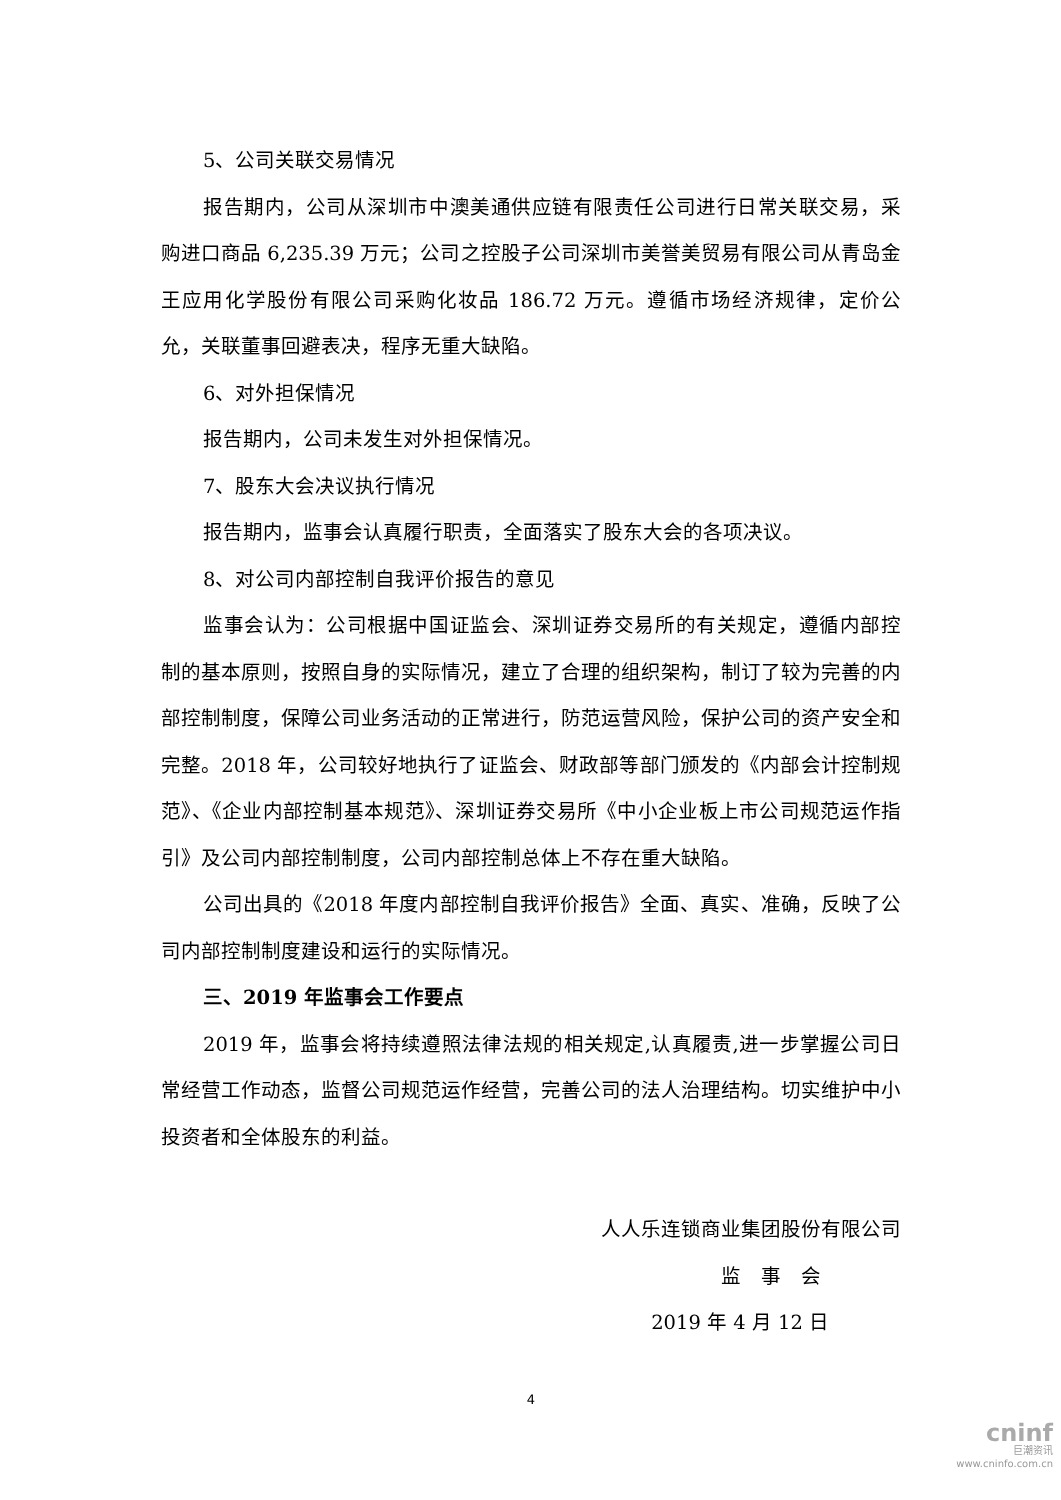5、公司关联交易情况
报告期内，公司从深圳市中澳美通供应链有限责任公司进行日常关联交易，采购进口商品 6,235.39 万元；公司之控股子公司深圳市美誉美贸易有限公司从青岛金王应用化学股份有限公司采购化妆品 186.72 万元。遵循市场经济规律，定价公允，关联董事回避表决，程序无重大缺陷。
6、对外担保情况
报告期内，公司未发生对外担保情况。
7、股东大会决议执行情况
报告期内，监事会认真履行职责，全面落实了股东大会的各项决议。
8、对公司内部控制自我评价报告的意见
监事会认为：公司根据中国证监会、深圳证券交易所的有关规定，遵循内部控制的基本原则，按照自身的实际情况，建立了合理的组织架构，制订了较为完善的内部控制制度，保障公司业务活动的正常进行，防范运营风险，保护公司的资产安全和完整。2018 年，公司较好地执行了证监会、财政部等部门颁发的《内部会计控制规范》、《企业内部控制基本规范》、深圳证券交易所《中小企业板上市公司规范运作指引》及公司内部控制制度，公司内部控制总体上不存在重大缺陷。
公司出具的《2018 年度内部控制自我评价报告》全面、真实、准确，反映了公司内部控制制度建设和运行的实际情况。
三、2019 年监事会工作要点
2019 年，监事会将持续遵照法律法规的相关规定,认真履责,进一步掌握公司日常经营工作动态，监督公司规范运作经营，完善公司的法人治理结构。切实维护中小投资者和全体股东的利益。
人人乐连锁商业集团股份有限公司
监　事　会
2019 年 4 月 12 日
4
cninf
巨潮资讯
www.cninfo.com.cn